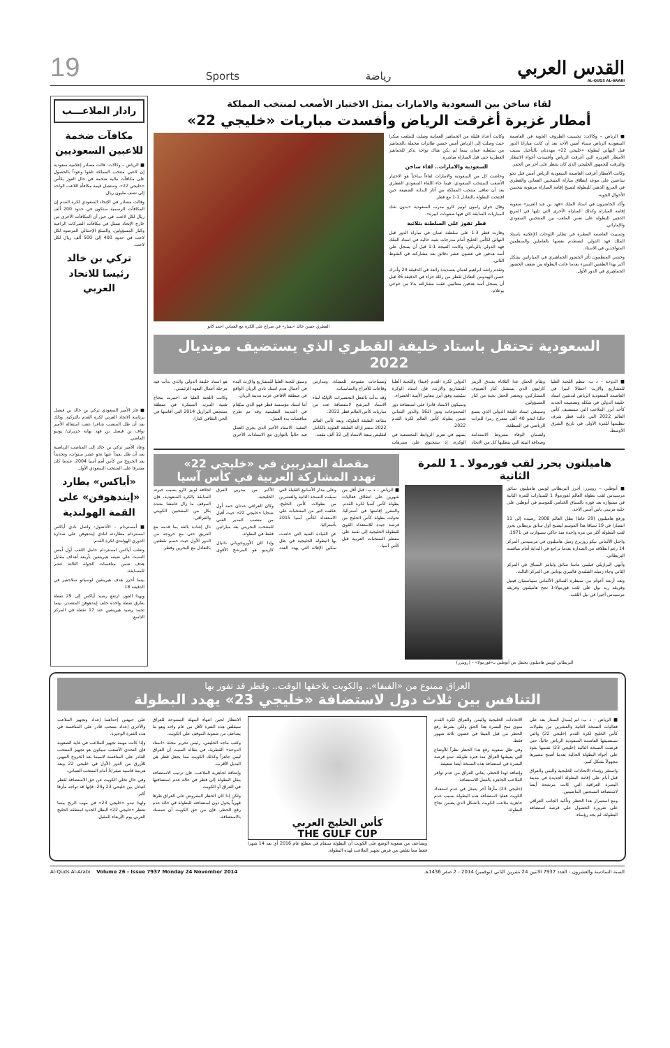القدس العربي
AL-QUDS AL-ARABI
رياضة
Sports
19
لقاء ساخن بين السعودية والامارات يمثل الاختبار الأصعب لمنتخب المملكة
أمطار غزيرة أغرقت الرياض وأفسدت مباريات «خليجي 22»
■ الرياض – وكالات: تحسنت الظروف الجوية في العاصمة السعودية الرياض مساء أمس الأحد بعد أن كانت مباراتا الدور قبل النهائي لبطولة «خليجي 22» مهددتان بالتأجيل بسبب الأمطار الغزيرة التي أغرقت الرياض وأفسدت أجواء الانتظار والترقب للجمهور الخليجي الذي كان ينتظر على أحر من الجمر.
وكانت الأمطار أغرقت العاصمة السعودية الرياض أمس قبل نحو ساعتين على موعد انطلاق مباراة المنتخبين العماني والقطري في المربع الذهبي للبطولة لتصبح إقامة المباراة مرهونة بتحسن الأحوال الجوية.
وأكد الحاضرون في استاد الملك «فهد بن عبد العزيز» صعوبة إقامة المباراة وكذلك المباراة الأخرى التي تليها في المربع الذهبي للبطولة على نفس الملعب بين المنتخبين السعودي والإماراتي.
وتسببت العاصفة المطرة في تطاير اللوحات الإعلانية باستاد الملك فهد الدولي لتصطدم بعضها بالعاملين والمنظمين المتواجدين في الاستاد.
وخشي المنظمون تأثر الحضور الجماهيري في المباراتين بشكل أكبر بهذا الطقس السيء بعدما عانت البطولة من ضعف الحضور الجماهيري في الدور الأول.
وكانت أعداد قليلة من الجماهير العمانية وصلت للملعب مبكرا حيث وصلت إلى الرياض أمس خمس طائرات محملة بالجماهير من سلطنة عمان بينما لم يكن هناك تواجد يذكر للجماهير القطرية حتى قبل المباراة مباشرة.
السعودية والامارات.. لقاء ساخن
وخاضت كل من السعودية والامارات لقاءاً ساخناً هو الاختبار الأصعب للمنتخب السعودي، فيما جاء اللقاء السعودي القطري بعد أن تعافى منتخب المملكة من آثار البداية الضعيفة حين افتتحت البطولة بالتعادل 1-1 مع قطر.
وقال خوان رامون لوبيز كارو مدرب السعودية «بدون شك المباريات السابقة كان فيها صعوبات كبيرة».
قطر تفوز على السلطنة بثلاثية
وفازت قطر 3-1 على سلطنة عمان في مباراة الدور قبل النهائي لكأس الخليج أمام مدرجات شبه خالية في استاد الملك فهد الدولي بالرياض، وكانت النتيجة 1-1 قبل أن يسجل علي أسد هدفين في غضون عشر دقائق بعد مشاركته في الشوط الثاني.
وتقدم راشد ابراهيم لعمان بتسديدة رائعة في الدقيقة 24 وأدرك حسن الهيدوس التعادل لقطر من ركلة جزاء في الدقيقة 36 قبل أن يسجل أسد هدفين متتاليين عقب مشاركته بدلا من خوخي بوعلام.
القطري حسن خالد «يسار» في صراع على الكرة مع العماني احمد كانو
السعودية تحتفل باستاد خليفة القطري الذي يستضيف مونديال 2022
■ الدوحة – د ب: تنظم اللجنة العليا للمشاريع والإرث احتفالا كبيرا في العاصمة السعودية الرياض لتدشين استاد خليفة الدولي في شكله وتصميمه الجديد كأحد أبرز الملاعب التي تستضيف كأس العالم 2022 التي نالت قطر شرف تنظيمها للمرة الأولى في تاريخ الشرق الأوسط.
ويقام الحفل غدا الثلاثاء بفندق الريتز كارلتون الذي يستقبل كبار الضيوف المشاركين، ويحضر الحفل نخبة من كبار المسؤولين.
وسيبقى استاد خليفة الدولي الذي يتسع حاليا لنحو 40 ألف متفرج رمزا للتراث الرياضي في المنطقة.
ولضمان الوفاء بشروط الاستدامة وصداقة البيئة التي يتطلبها كل من الاتحاد الدولي لكرة القدم (فيفا) واللجنة العليا للمشاريع والإرث، فإن استاد الوكرة سيُشيد وفق أبرز معايير الأبنية الخضراء.
وسيكون الاستاد قادرا على استضافة دور المجموعات ودور الـ16 والدور الثماني ضمن بطولة كأس العالم لكرة القدم 2022.
يسهم في تعزيز الروابط المجتمعية في الوكرة، إذ ستحتوي على متنزهات ومساحات مفتوحة للمشاة، ومدارس وقاعات للأفراح والمناسبات.
وقد بدأت بالفعل التحضيرات الأوليّة لبناء الاستاد المرشح لاستضافة عدد من مباريات كأس العالم قطر 2022.
مقاعد الطبقة العلويّة، وبعد كأس العالم 2022 ستتم إزالة الطبقة العلوية بالكامل لتقليص سعة الاستاد إلى 32 ألف مقعد.
وسبق للجنة العليا للمشاريع والإرث البدء في أعمال هدم استاد نادي الريان الواقع في منطقة الأفاعي غرب مدينة الريان.
أما استاد مؤسسة قطر فهو الذي سيُقام في المدينة التعليمية وقد تم طرح مناقصات بدء العمل.
التنفيذ. الاستاد الأخير الذي يجري العمل فيه حالياً بالتوازي مع الاستادات الأخرى هو استاد خليفة الدولي والذي بدأت فيه مرحلة أعمال التعهد الرئيسي.
وكانت اللجنة العليا قد اختبرت بنجاح تقنية التبريد المبتكرة في منطقة مشجعي البرازيل 2014 التي أقامتها في الحي الثقافي كتارا.
هاميلتون يحرز لقب فورمولا ـ 1 للمرة الثانية
■ أبوظبي – رويترز: أحرز البريطاني لويس هاميلتون سائق مرسيدس لقب بطولة العالم لفورمولا 1 للسيارات للمرة الثانية في مشواره بعد فوزه بالسباق الختامي للموسم في أبوظبي على حلبة مرسى ياس أمس الأحد.
ورفع هاميلتون (29 عاما) بطل العالم 2008 رصيده إلى 11 انتصارا في 19 سباقا هذا الموسم ليصبح أول سائق بريطاني يحرز لقب البطولة أكثر من مرة واحدة منذ جاكي ستيوارت في 1971.
واحتل الألماني نيكو روزبرغ زميل هاميلتون في مرسيدس المركز 14 رغم انطلاقه من الصدارة بعدما تراجع في البداية أمام منافسه البريطاني.
وأنهى البرازيلي فيليبي ماسا سائق وليامز السباق في المركز الثاني وجاء زميله الفنلندي فالتيري بوتاس في المركز الثالث.
وبعد أربعة أعوام من سيطرة السائق الألماني سيباستيان فيتيل وفريقه ريد بول على لقب فورمولا-1 نجح هاميلتون وفريقه مرسيدس أخيرا في نيل اللقب.
البريطاني لويس هاميلتون يحتفل من أبوظبي بـ«فورمولا» – (رويترز)
مقصلة المدربين في «خليجي 22»
تهدد المشاركة العربية في كأس آسيا
■ الرياض – د ب: قبل أقل من شهرين على انطلاق فعاليات بطولة كأس آسيا لكرة القدم، والمقرر إقامتها في أستراليا، تحولت بطولة كأس الخليج من فرصة جيدة للاستعداد القوي للبطولة الخليجية إلى نقمة على معظم المنتخبات العربية قبل كأس آسيا.
وعلى مدار الأسابيع القليلة التي سبقت النسخة الثانية والعشرين من بطولات كأس الخليج، عكفت كثير من المنتخبات على الاستعداد لكأس آسيا 2015 بأستراليا.
عن القيادة الفنية التي خاضت بها البطولة الخليجية في ظل سكين الإقالة التي يهدد العدد الأكبر من مدربي الفرق الخليجية.
وكان العراقي عدنان حمد أول ضحايا «خليجي 22» حيث أقيل من منصب المدير الفني للمنتخب البحريني بعد مباراتين فقط في البطولة.
وإذا كان الأوروجوياني دانيال كارينيو هو المرشح الأقوى لخلافة لوبيز كارو بسبب خبرته السابقة بالكرة السعودية، فإن الموقف ما زال غامضا بشدة بكل من المنتخبين الكويتي والعراقي.
نال إشادة بالغة بما قدمه مع الفريق حتى مع خروجه من الدور الأول حيث حسم نقطتين بالتعادل مع البحرين وقطر.
رادار الملاعـــب
مكافآت ضخمة للاعبين السعوديين
■ الرياض – وكالات: قالت مصادر إعلامية سعودية إن لاعبي منتخب المملكة تلقوا وعوداً بالحصول على مكافآت مالية ضخمة في حال الفوز بكأس «خليجي 22»، وستصل قيمة مكافأة اللاعب الواحد إلى نصف مليون ريال.
وقالت مصادر في الإتحاد السعودي لكرة القدم إن المكافآت الرسمية ستكون في حدود 200 ألف ريال لكل لاعب، في حين أن المكافآت الأخرى من خارج الإتحاد تتمثل في مكافآت الشركات الراعية وكبار المسؤولين، والمبلغ الإجمالي المرصود لكل لاعب في حدود 400 إلى 500 ألف ريال لكل لاعب.
تركي بن خالد رئيسا للاتحاد العربي
■ فاز الأمير السعودي تركي بن خالد بن فيصل برئاسة الاتحاد العربي لكرة القدم بالتزكية، وذلك بعد أن ظل المنصب شاغرا عقب استقالة الأمير نواف بن فيصل بن فهد نهاية حزيران/ يونيو الماضي.
وعاد الأمير تركي بن خالد إلى المناصب الرياضية بعد أن ظل بعيداً عنها نحو عشر سنوات، وتحديداً بعد الخروج من كأس أمم آسيا 2004، عندما كان مشرفا على المنتخب السعودي الأول.
«أياكس» يطارد «إيندهوفن» على القمة الهولندية
■ أمستردام – الأناضول: واصل نادي أياكس امستردام مطاردته لنادي إيندهوفن على صدارة الدوري الهولندي لكرة القدم.
وتغلب أياكس امستردام حامل اللقب أول أمس السبت على ضيفه هيرينفين بأربعة أهداف مقابل هدف ضمن منافسات الجولة الثالثة عشر للمسابقة.
بينما أحرز هدف هيرينفين لوسيانو سلاجفير في الدقيقة 18.
وبهذا الفوز، ارتفع رصيد أياكس إلى 29 نقطة بفارق نقطة واحدة خلف إيندهوفن المتصدر، بينما تجمد رصيد هيرينفين عند 17 نقطة في المركز التاسع.
العراق ممنوع من «الفيفا».. والكويت يلاحقها الوقت.. وقطر قد تفوز بها
التنافس بين ثلاث دول لاستضافة «خليجي 23» يهدد البطولة
■ الرياض – د ب: لم يُسدل الستار بعد على فعاليات النسخة الثانية والعشرين من بطولات كأس الخليج لكرة القدم (خليجي 22) والتي تستضيفها العاصمة السعودية الرياض حالياً، حتى فرضت النسخة التالية (خليجي 23) نفسها بقوة على أجواء البطولة الحالية بعدما أصبح مصيرها مجهولاً بشكل كبير.
واستقر رؤساء الاتحادات الخليجية واليمن والعراق قبل أيام على إقامة البطولة الجديدة في مدينة البصرة العراقية التي كانت مرشحة أيضا لاستضافة النسختين الماضيتين.
ومع استمرار هذا الحظر وتأكيد الجانب العراقي على ضرورة الحصول على فرصة استضافة البطولة، لم يجد رؤساء.
الاتحادات الخليجية واليمن والعراق لكرة القدم سوى منح البصرة هذا الحق ولكن بشرط رفع الحظر من قبل الفيفا في غضون ثلاثة شهور فقط.
وفي ظل صعوبة رفع هذا الحظر نظراً للأوضاع التي يعيشها العراق منذ فترة طويلة، تبدو فرصة البصرة في استضافة هذه النسخة أيضا ضعيفة.
وإضافة لهذا الحظر، يعاني العراق من عدم توافر الملاعب الجاهزة بالفعل للاستضافة.
(خليجي 23) مأزقاً آخر يتمثل في عدم استعداد الكويت فعليا لاستضافة هذه البطولة بسبب عدم جاهزية ملاعب الكويت بالشكل الذي يضمن نجاح البطولة.
كأس الخليج العربي
THE GULF CUP
ويضاعف من صعوبة الوضع على الكويت أن البطولة ستقام في مطلع عام 2016 أي بعد 14 شهرا فقط مما يقلص من فرص تجهيز الملاعب لهذه البطولة.
الانتظار لحين انتهاء المهلة الممنوحة للعراق سيقلص هذه الفترة لأقل من عام واحد وهو ما يضاعف من صعوبة الموقف على الكويت.
وكتب ماجد الخليفي، رئيس تحرير مجلة «استاد الدوحة» القطرية، في مقاله السبت أن العراق ليس جاهزاً وكذلك الكويت مما يجعل قطر هي البديل الأقرب.
وإضافة لجاهزية الملاعب، فإن ترتيب الاستضافة ينقل البطولة إلى قطر في حالة عدم استضافتها في العراق أو الكويت.
ولكن إذا كان الحظر المفروض على العراق ظرفا قهرياً يحول دون استضافته للبطولة في حالة عدم رفع الحظر، فإن من حق الكويت أن تتمسك بالاستضافة.
على جبهتين إحداهما إعداد وتجهيز الملاعب والأخرى إعداد منتخب قادر على المنافسة في هذه الفترة الوجيزة.
وإذا كانت مهمة تجهيز الملاعب في غاية الصعوبة فإن التحدي الأصعب سيكون هو تجهيز المنتخب القادر على المنافسة لاسيما بعد الخروج المهين للأزرق من الدور الأول في خليجي 22 وبعد هزيمة قاسية صفر/5 أمام المنتخب العماني.
وفي حال تخلي الكويت عن حق الاستضافة لقطر كتبادل بين خليجي 23 و24، فإنها قد تواجه مأزقا أكبر.
ولهذا تبدو «خليجي 23» في مهب الريح بينما تنتظر «خليجي 22» البطل الجديد لمنطقة الخليج العربي يوم الأربعاء المقبل.
السنة السادسة والعشرون - العدد 7937 الاثنين 24 تشرين الثاني (نوفمبر) 2014 - 2 صفر 1436هـ
Al-Quds Al-Arabi Volume 26 - Issue 7937 Monday 24 November 2014